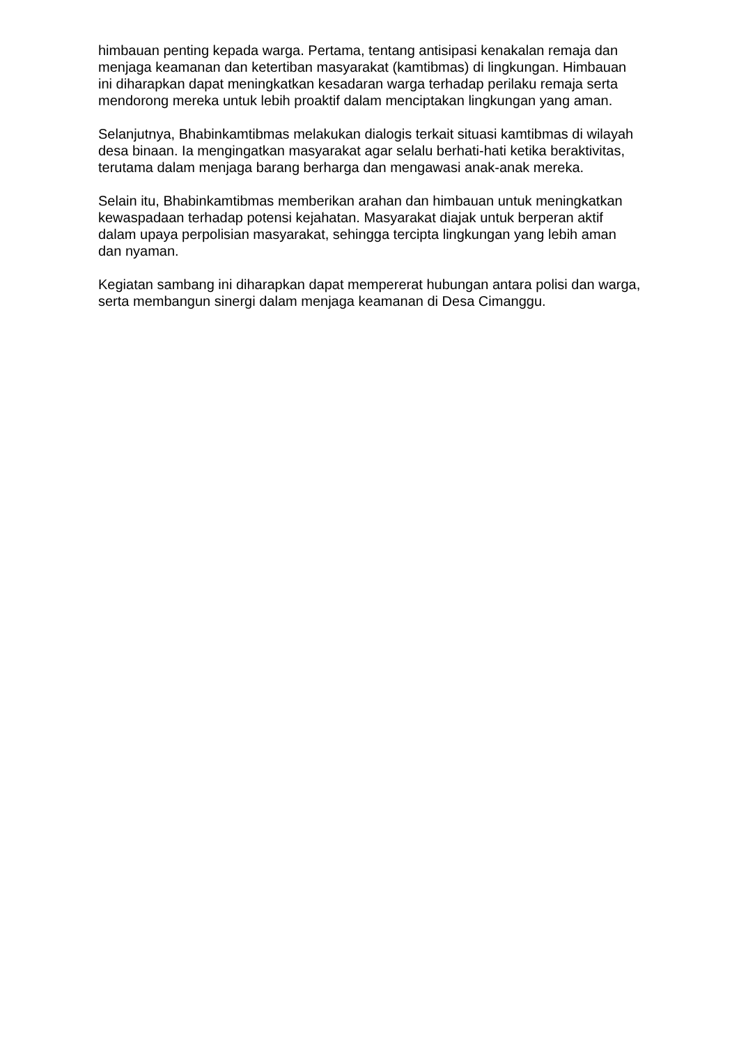himbauan penting kepada warga. Pertama, tentang antisipasi kenakalan remaja dan menjaga keamanan dan ketertiban masyarakat (kamtibmas) di lingkungan. Himbauan ini diharapkan dapat meningkatkan kesadaran warga terhadap perilaku remaja serta mendorong mereka untuk lebih proaktif dalam menciptakan lingkungan yang aman.
Selanjutnya, Bhabinkamtibmas melakukan dialogis terkait situasi kamtibmas di wilayah desa binaan. Ia mengingatkan masyarakat agar selalu berhati-hati ketika beraktivitas, terutama dalam menjaga barang berharga dan mengawasi anak-anak mereka.
Selain itu, Bhabinkamtibmas memberikan arahan dan himbauan untuk meningkatkan kewaspadaan terhadap potensi kejahatan. Masyarakat diajak untuk berperan aktif dalam upaya perpolisian masyarakat, sehingga tercipta lingkungan yang lebih aman dan nyaman.
Kegiatan sambang ini diharapkan dapat mempererat hubungan antara polisi dan warga, serta membangun sinergi dalam menjaga keamanan di Desa Cimanggu.